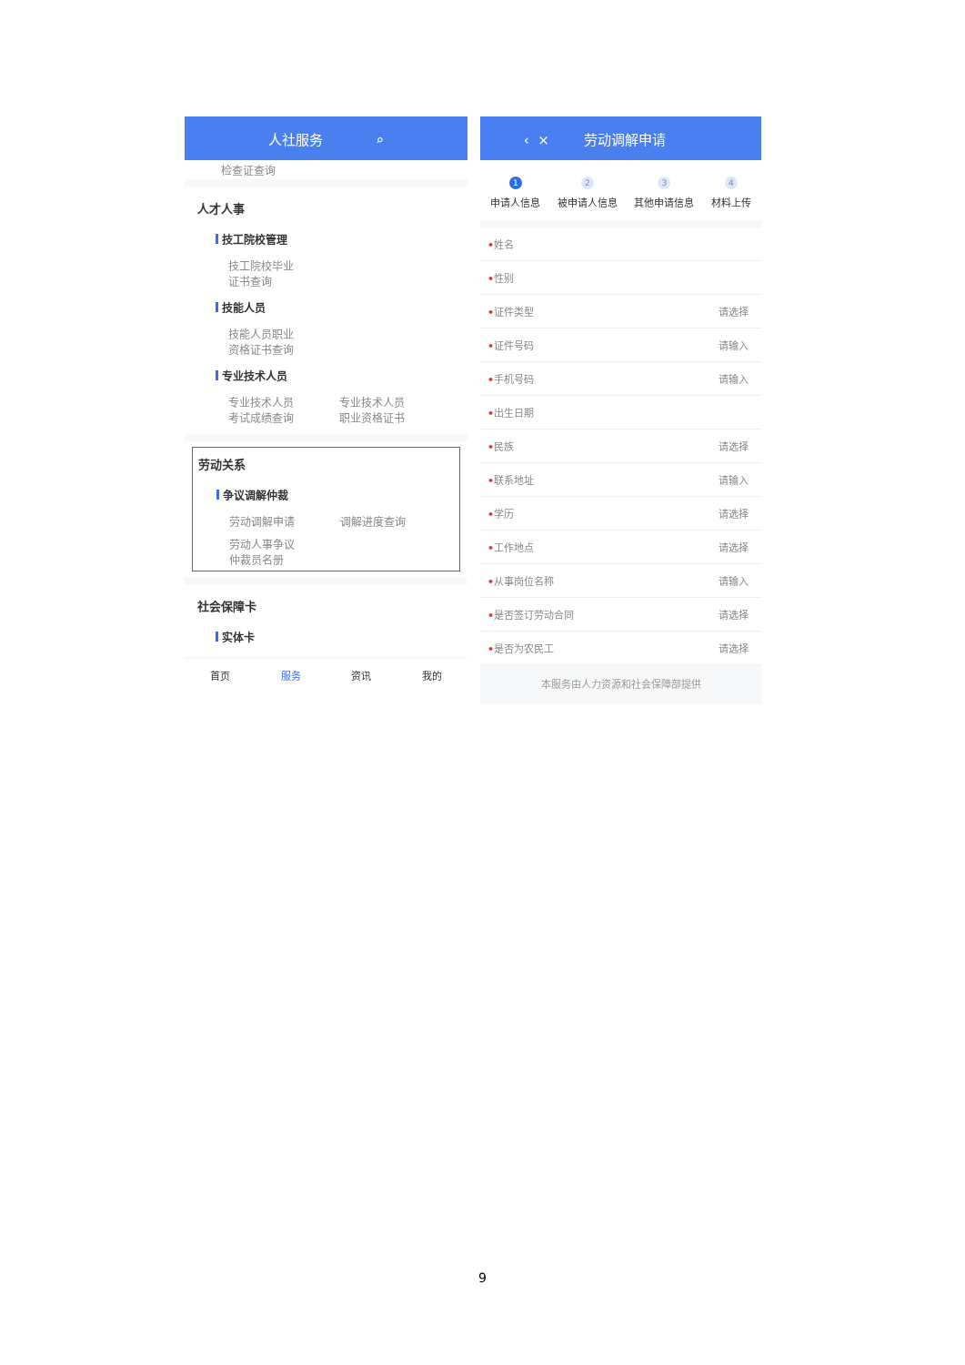人社服务 ⌕
检查证查询
人才人事
技工院校管理
技工院校毕业
证书查询
技能人员
技能人员职业
资格证书查询
专业技术人员
专业技术人员
考试成绩查询 专业技术人员
职业资格证书
劳动关系
争议调解仲裁
劳动调解申请 调解进度查询
劳动人事争议
仲裁员名册
社会保障卡
实体卡
首页 服务 资讯 我的
‹ × 劳动调解申请
1
申请人信息
2
被申请人信息
3
其他申请信息
4
材料上传
•姓名
•性别
•证件类型 请选择
•证件号码 请输入
•手机号码 请输入
•出生日期
•民族 请选择
•联系地址 请输入
•学历 请选择
•工作地点 请选择
•从事岗位名称 请输入
•是否签订劳动合同 请选择
•是否为农民工 请选择
本服务由人力资源和社会保障部提供
9